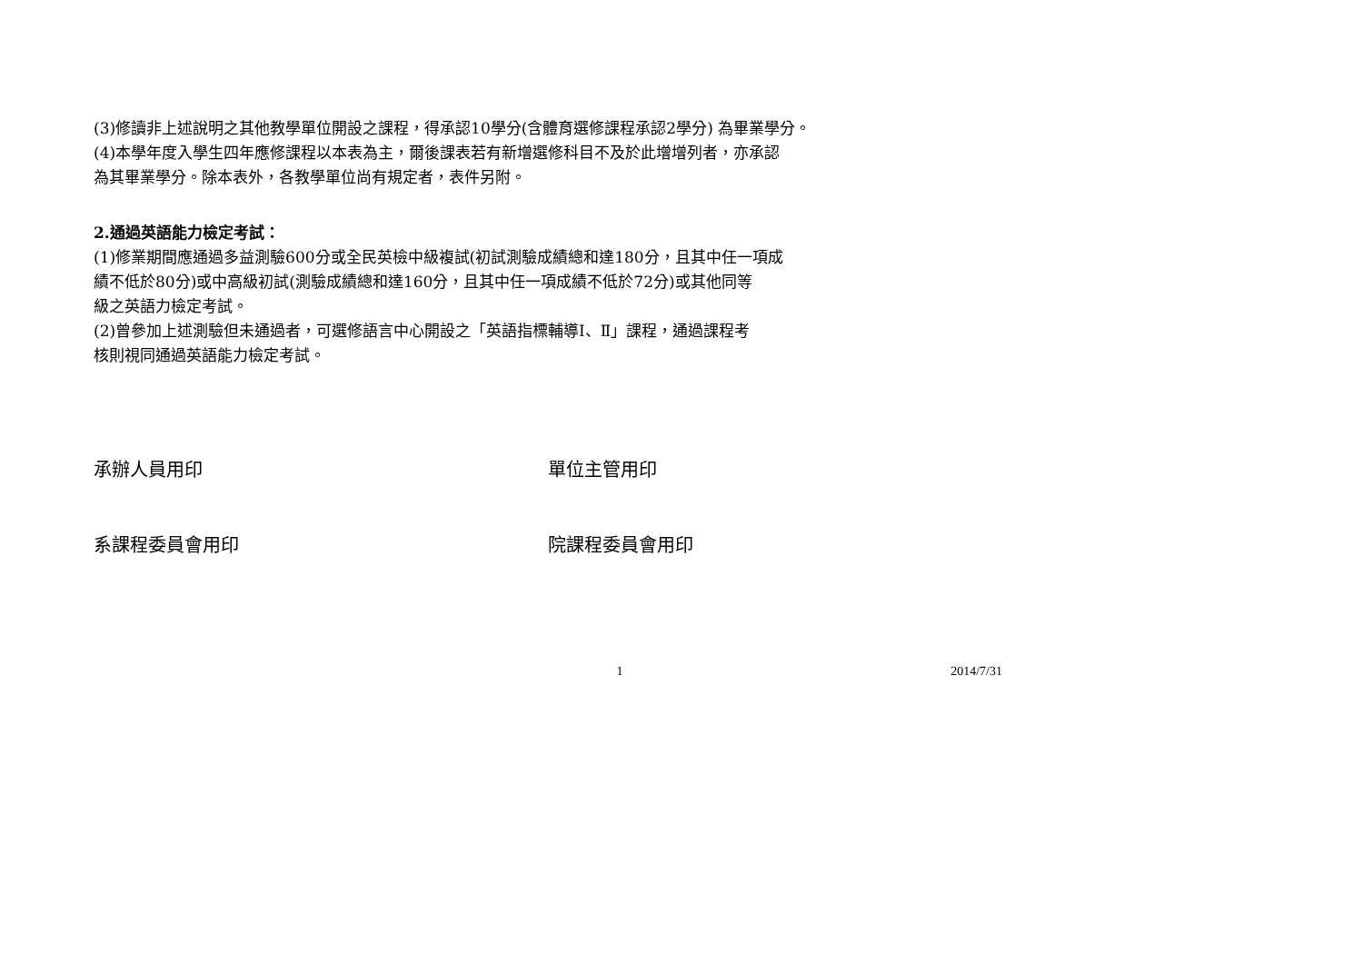(3)修讀非上述說明之其他教學單位開設之課程，得承認10學分(含體育選修課程承認2學分) 為畢業學分。
(4)本學年度入學生四年應修課程以本表為主，爾後課表若有新增選修科目不及於此增增列者，亦承認
為其畢業學分。除本表外，各教學單位尚有規定者，表件另附。
2.通過英語能力檢定考試：
(1)修業期間應通過多益測驗600分或全民英檢中級複試(初試測驗成績總和達180分，且其中任一項成
績不低於80分)或中高級初試(測驗成績總和達160分，且其中任一項成績不低於72分)或其他同等
級之英語力檢定考試。
(2)曾參加上述測驗但未通過者，可選修語言中心開設之「英語指標輔導Ⅰ、Ⅱ」課程，通過課程考
核則視同通過英語能力檢定考試。
承辦人員用印 單位主管用印
系課程委員會用印 院課程委員會用印
1 2014/7/31